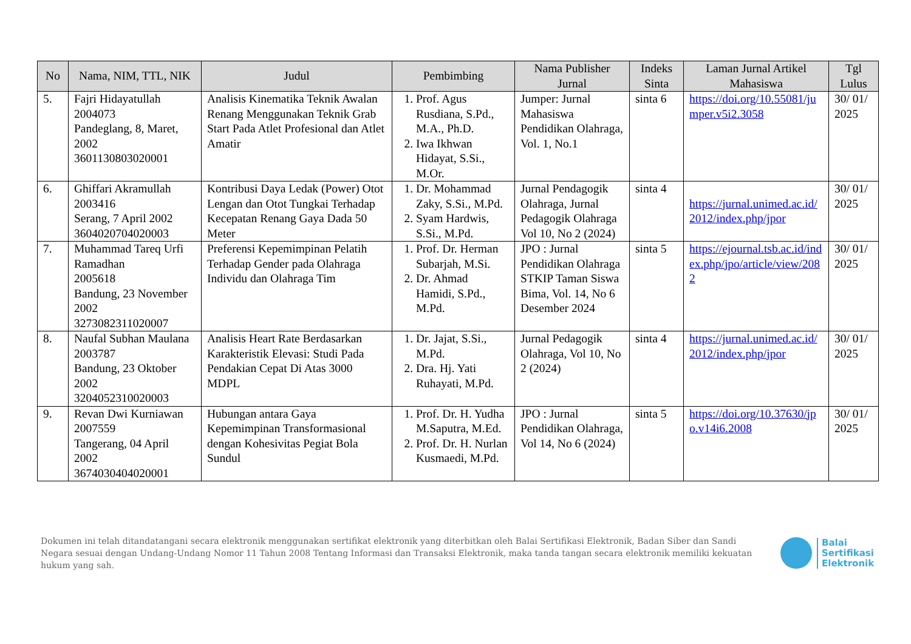| No | Nama, NIM, TTL, NIK | Judul | Pembimbing | Nama Publisher Jurnal | Indeks Sinta | Laman Jurnal Artikel Mahasiswa | Tgl Lulus |
| --- | --- | --- | --- | --- | --- | --- | --- |
| 5. | Fajri Hidayatullah 2004073 Pandeglang, 8, Maret, 2002 3601130803020001 | Analisis Kinematika Teknik Awalan Renang Menggunakan Teknik Grab Start Pada Atlet Profesional dan Atlet Amatir | 1. Prof. Agus Rusdiana, S.Pd., M.A., Ph.D. 2. Iwa Ikhwan Hidayat, S.Si., M.Or. | Jumper: Jurnal Mahasiswa Pendidikan Olahraga, Vol. 1, No.1 | sinta 6 | https://doi.org/10.55081/jumper.v5i2.3058 | 30/ 01/ 2025 |
| 6. | Ghiffari Akramullah 2003416 Serang, 7 April 2002 3604020704020003 | Kontribusi Daya Ledak (Power) Otot Lengan dan Otot Tungkai Terhadap Kecepatan Renang Gaya Dada 50 Meter | 1. Dr. Mohammad Zaky, S.Si., M.Pd. 2. Syam Hardwis, S.Si., M.Pd. | Jurnal Pendagogik Olahraga, Jurnal Pedagogik Olahraga Vol 10, No 2 (2024) | sinta 4 | https://jurnal.unimed.ac.id/2012/index.php/jpor | 30/ 01/ 2025 |
| 7. | Muhammad Tareq Urfi Ramadhan 2005618 Bandung, 23 November 2002 3273082311020007 | Preferensi Kepemimpinan Pelatih Terhadap Gender pada Olahraga Individu dan Olahraga Tim | 1. Prof. Dr. Herman Subarjah, M.Si. 2. Dr. Ahmad Hamidi, S.Pd., M.Pd. | JPO : Jurnal Pendidikan Olahraga STKIP Taman Siswa Bima, Vol. 14, No 6 Desember 2024 | sinta 5 | https://ejournal.tsb.ac.id/index.php/jpo/article/view/2082 | 30/ 01/ 2025 |
| 8. | Naufal Subhan Maulana 2003787 Bandung, 23 Oktober 2002 3204052310020003 | Analisis Heart Rate Berdasarkan Karakteristik Elevasi: Studi Pada Pendakian Cepat Di Atas 3000 MDPL | 1. Dr. Jajat, S.Si., M.Pd. 2. Dra. Hj. Yati Ruhayati, M.Pd. | Jurnal Pedagogik Olahraga, Vol 10, No 2 (2024) | sinta 4 | https://jurnal.unimed.ac.id/2012/index.php/jpor | 30/ 01/ 2025 |
| 9. | Revan Dwi Kurniawan 2007559 Tangerang, 04 April 2002 3674030404020001 | Hubungan antara Gaya Kepemimpinan Transformasional dengan Kohesivitas Pegiat Bola Sundul | 1. Prof. Dr. H. Yudha M.Saputra, M.Ed. 2. Prof. Dr. H. Nurlan Kusmaedi, M.Pd. | JPO : Jurnal Pendidikan Olahraga, Vol 14, No 6 (2024) | sinta 5 | https://doi.org/10.37630/jpo.v14i6.2008 | 30/ 01/ 2025 |
Dokumen ini telah ditandatangani secara elektronik menggunakan sertifikat elektronik yang diterbitkan oleh Balai Sertifikasi Elektronik, Badan Siber dan Sandi Negara sesuai dengan Undang-Undang Nomor 11 Tahun 2008 Tentang Informasi dan Transaksi Elektronik, maka tanda tangan secara elektronik memiliki kekuatan hukum yang sah.
Balai
Sertifikasi
Elektronik